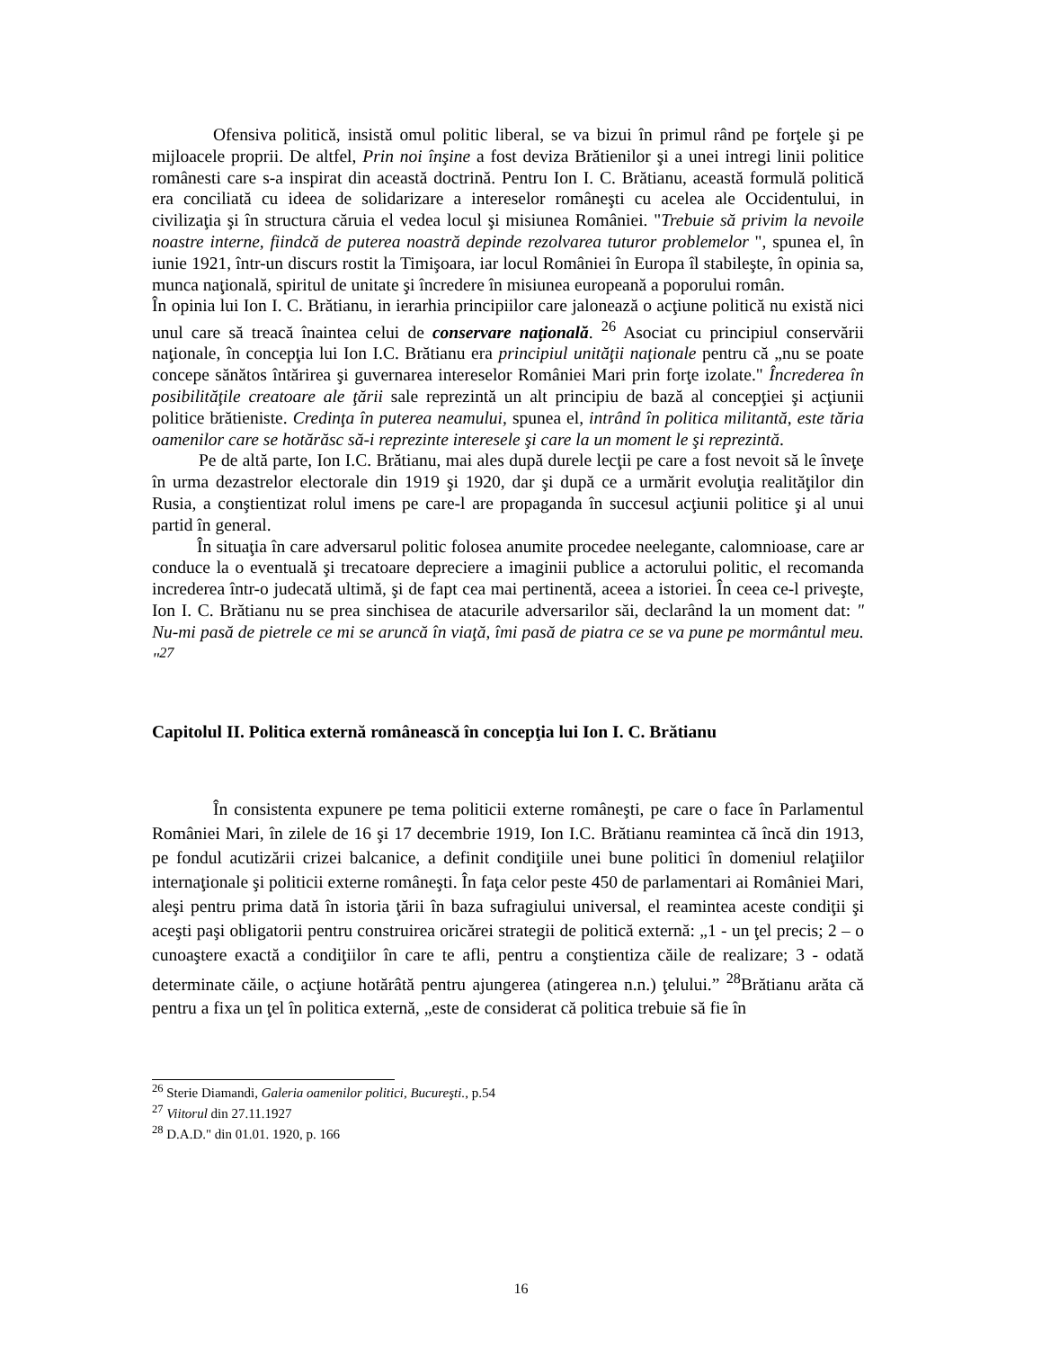Ofensiva politică, insistă omul politic liberal, se va bizui în primul rând pe forţele şi pe mijloacele proprii. De altfel, Prin noi înşine a fost deviza Brătienilor şi a unei intregi linii politice românesti care s-a inspirat din această doctrină. Pentru Ion I. C. Brătianu, această formulă politică era conciliată cu ideea de solidarizare a intereselor româneşti cu acelea ale Occidentului, in civilizaţia şi în structura căruia el vedea locul şi misiunea României. "Trebuie să privim la nevoile noastre interne, fiindcă de puterea noastră depinde rezolvarea tuturor problemelor ", spunea el, în iunie 1921, într-un discurs rostit la Timişoara, iar locul României în Europa îl stabileşte, în opinia sa, munca naţională, spiritul de unitate şi încredere în misiunea europeană a poporului român.
În opinia lui Ion I. C. Brătianu, in ierarhia principiilor care jalonează o acţiune politică nu există nici unul care să treacă înaintea celui de conservare naţională. <sup>26</sup> Asociat cu principiul conservării naţionale, în concepţia lui Ion I.C. Brătianu era principiul unităţii naţionale pentru că „nu se poate concepe sănătos întărirea şi guvernarea intereselor României Mari prin forţe izolate." Încrederea în posibilităţile creatoare ale ţării sale reprezintă un alt principiu de bază al concepţiei şi acţiunii politice brătieniste. Credinţa în puterea neamului, spunea el, intrând în politica militantă, este tăria oamenilor care se hotărăsc să-i reprezinte interesele şi care la un moment le şi reprezintă.
Pe de altă parte, Ion I.C. Brătianu, mai ales după durele lecţii pe care a fost nevoit să le înveţe în urma dezastrelor electorale din 1919 şi 1920, dar şi după ce a urmărit evoluţia realităţilor din Rusia, a conştientizat rolul imens pe care-l are propaganda în succesul acţiunii politice şi al unui partid în general.
În situaţia în care adversarul politic folosea anumite procedee neelegante, calomnioase, care ar conduce la o eventuală şi trecatoare depreciere a imaginii publice a actorului politic, el recomanda increderea într-o judecată ultimă, şi de fapt cea mai pertinentă, aceea a istoriei. În ceea ce-l priveşte, Ion I. C. Brătianu nu se prea sinchisea de atacurile adversarilor săi, declarând la un moment dat: " Nu-mi pasă de pietrele ce mi se aruncă în viaţă, îmi pasă de piatra ce se va pune pe mormântul meu. "<sup>27</sup>
Capitolul II. Politica externă românească în concepţia lui Ion I. C. Brătianu
În consistenta expunere pe tema politicii externe româneşti, pe care o face în Parlamentul României Mari, în zilele de 16 şi 17 decembrie 1919, Ion I.C. Brătianu reamintea că încă din 1913, pe fondul acutizării crizei balcanice, a definit condiţiile unei bune politici în domeniul relaţiilor internaţionale şi politicii externe româneşti. În faţa celor peste 450 de parlamentari ai României Mari, aleşi pentru prima dată în istoria ţării în baza sufragiului universal, el reamintea aceste condiţii şi aceşti paşi obligatorii pentru construirea oricărei strategii de politică externă: „1 - un ţel precis; 2 – o cunoaştere exactă a condiţiilor în care te afli, pentru a conştientiza căile de realizare; 3 - odată determinate căile, o acţiune hotărâtă pentru ajungerea (atingerea n.n.) ţelului.” <sup>28</sup>Brătianu arăta că pentru a fixa un ţel în politica externă, „este de considerat că politica trebuie să fie în
<sup>26</sup> Sterie Diamandi, Galeria oamenilor politici, Bucureşti., p.54
<sup>27</sup> Viitorul din 27.11.1927
<sup>28</sup> D.A.D." din 01.01. 1920, p. 166
16